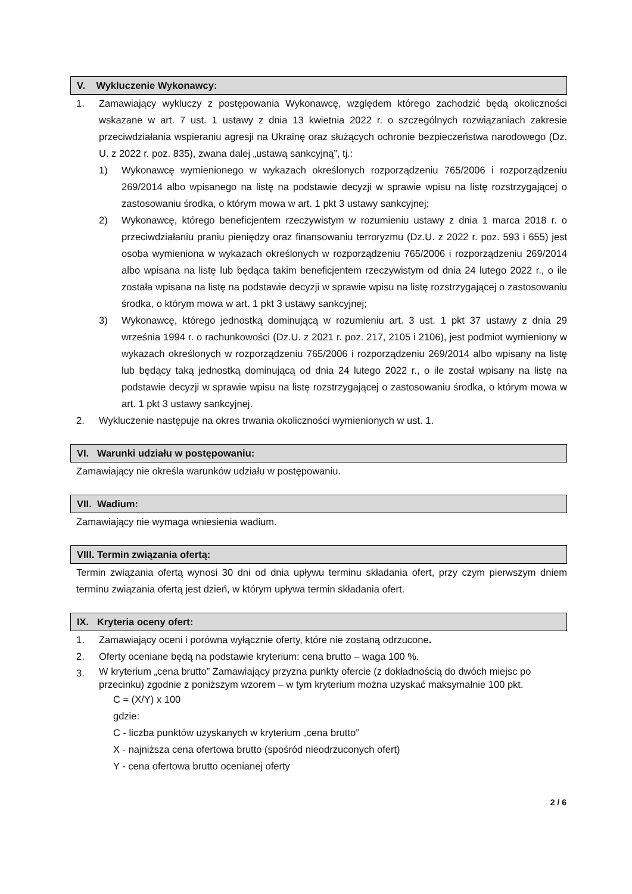V. Wykluczenie Wykonawcy:
1. Zamawiający wykluczy z postępowania Wykonawcę, względem którego zachodzić będą okoliczności wskazane w art. 7 ust. 1 ustawy z dnia 13 kwietnia 2022 r. o szczególnych rozwiązaniach zakresie przeciwdziałania wspieraniu agresji na Ukrainę oraz służących ochronie bezpieczeństwa narodowego (Dz. U. z 2022 r. poz. 835), zwana dalej „ustawą sankcyjną”, tj.:
1) Wykonawcę wymienionego w wykazach określonych rozporządzeniu 765/2006 i rozporządzeniu 269/2014 albo wpisanego na listę na podstawie decyzji w sprawie wpisu na listę rozstrzygającej o zastosowaniu środka, o którym mowa w art. 1 pkt 3 ustawy sankcyjnej;
2) Wykonawcę, którego beneficjentem rzeczywistym w rozumieniu ustawy z dnia 1 marca 2018 r. o przeciwdziałaniu praniu pieniędzy oraz finansowaniu terroryzmu (Dz.U. z 2022 r. poz. 593 i 655) jest osoba wymieniona w wykazach określonych w rozporządzeniu 765/2006 i rozporządzeniu 269/2014 albo wpisana na listę lub będąca takim beneficjentem rzeczywistym od dnia 24 lutego 2022 r., o ile została wpisana na listę na podstawie decyzji w sprawie wpisu na listę rozstrzygającej o zastosowaniu środka, o którym mowa w art. 1 pkt 3 ustawy sankcyjnej;
3) Wykonawcę, którego jednostką dominującą w rozumieniu art. 3 ust. 1 pkt 37 ustawy z dnia 29 września 1994 r. o rachunkowości (Dz.U. z 2021 r. poz. 217, 2105 i 2106), jest podmiot wymieniony w wykazach określonych w rozporządzeniu 765/2006 i rozporządzeniu 269/2014 albo wpisany na listę lub będący taką jednostką dominującą od dnia 24 lutego 2022 r., o ile został wpisany na listę na podstawie decyzji w sprawie wpisu na listę rozstrzygającej o zastosowaniu środka, o którym mowa w art. 1 pkt 3 ustawy sankcyjnej.
2. Wykluczenie następuje na okres trwania okoliczności wymienionych w ust. 1.
VI. Warunki udziału w postępowaniu:
Zamawiający nie określa warunków udziału w postępowaniu.
VII. Wadium:
Zamawiający nie wymaga wniesienia wadium.
VIII. Termin związania ofertą:
Termin związania ofertą wynosi 30 dni od dnia upływu terminu składania ofert, przy czym pierwszym dniem terminu związania ofertą jest dzień, w którym upływa termin składania ofert.
IX. Kryteria oceny ofert:
1. Zamawiający oceni i porówna wyłącznie oferty, które nie zostaną odrzucone.
2. Oferty oceniane będą na podstawie kryterium: cena brutto – waga 100 %.
3.
W kryterium „cena brutto” Zamawiający przyzna punkty ofercie (z dokładnością do dwóch miejsc po przecinku) zgodnie z poniższym wzorem – w tym kryterium można uzyskać maksymalnie 100 pkt.
C = (X/Y) x 100
gdzie:
C - liczba punktów uzyskanych w kryterium „cena brutto”
X - najniższa cena ofertowa brutto (spośród nieodrzuconych ofert)
Y - cena ofertowa brutto ocenianej oferty
2 / 6